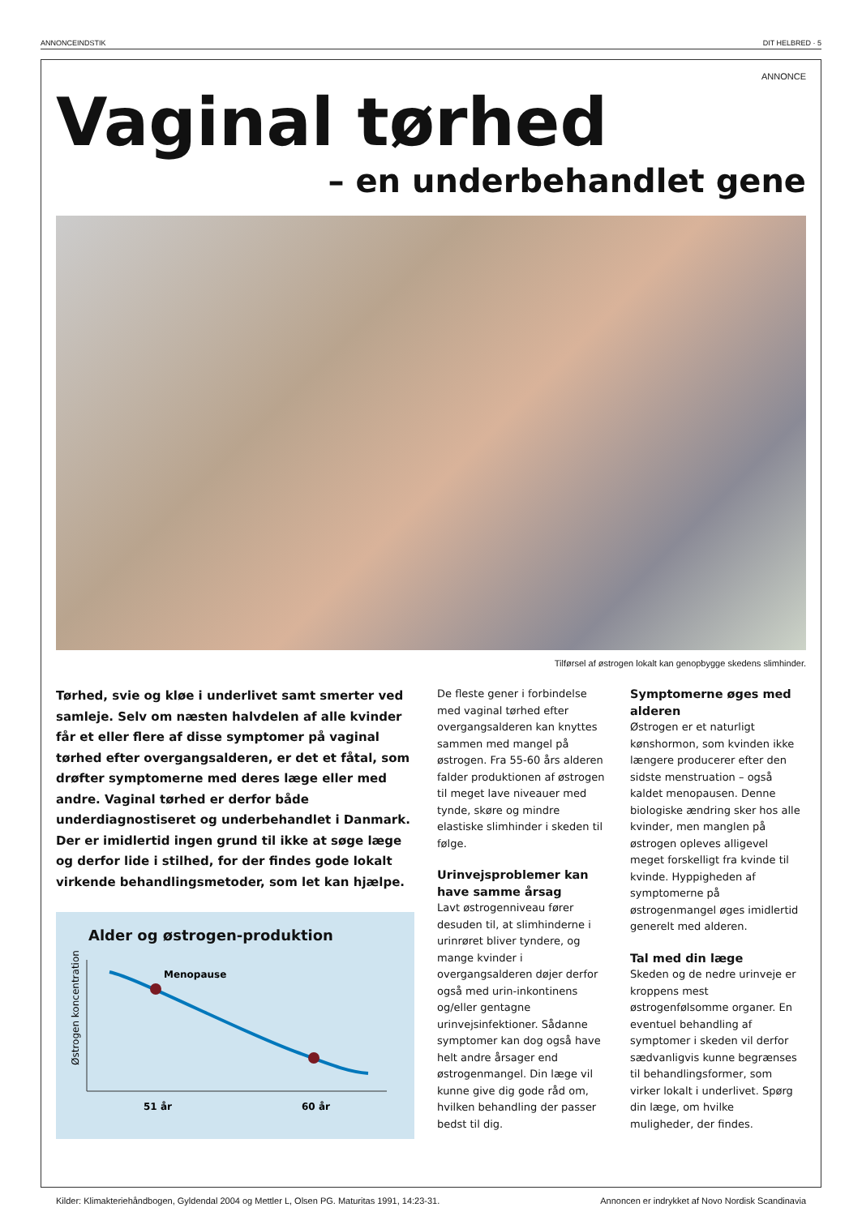ANNONCEINDSTIK DIT HELBRED · 5
ANNONCE
Vaginal tørhed
– en underbehandlet gene
Tilførsel af østrogen lokalt kan genopbygge skedens slimhinder.
Tørhed, svie og kløe i underlivet samt smerter ved samleje. Selv om næsten halvdelen af alle kvinder får et eller flere af disse symptomer på vaginal tørhed efter overgangsalderen, er det et fåtal, som drøfter symptomerne med deres læge eller med andre. Vaginal tørhed er derfor både underdiagnostiseret og underbehandlet i Danmark. Der er imidlertid ingen grund til ikke at søge læge og derfor lide i stilhed, for der findes gode lokalt virkende behandlingsmetoder, som let kan hjælpe.
Alder og østrogen-produktion
Østrogen koncentration
Menopause
51 år
60 år
De fleste gener i forbindelse med vaginal tørhed efter overgangsalderen kan knyttes sammen med mangel på østrogen. Fra 55-60 års alderen falder produktionen af østrogen til meget lave niveauer med tynde, skøre og mindre elastiske slimhinder i skeden til følge.
Urinvejsproblemer kan have samme årsag
Lavt østrogenniveau fører desuden til, at slimhinderne i urinrøret bliver tyndere, og mange kvinder i overgangsalderen døjer derfor også med urin-inkontinens og/eller gentagne urinvejsinfektioner. Sådanne symptomer kan dog også have helt andre årsager end østrogenmangel. Din læge vil kunne give dig gode råd om, hvilken behandling der passer bedst til dig.
Symptomerne øges med alderen
Østrogen er et naturligt kønshormon, som kvinden ikke længere producerer efter den sidste menstruation – også kaldet menopausen. Denne biologiske ændring sker hos alle kvinder, men manglen på østrogen opleves alligevel meget forskelligt fra kvinde til kvinde. Hyppigheden af symptomerne på østrogenmangel øges imidlertid generelt med alderen.
Tal med din læge
Skeden og de nedre urinveje er kroppens mest østrogenfølsomme organer. En eventuel behandling af symptomer i skeden vil derfor sædvanligvis kunne begrænses til behandlingsformer, som virker lokalt i underlivet. Spørg din læge, om hvilke muligheder, der findes.
Kilder: Klimakteriehåndbogen, Gyldendal 2004 og Mettler L, Olsen PG. Maturitas 1991, 14:23-31. Annoncen er indrykket af Novo Nordisk Scandinavia